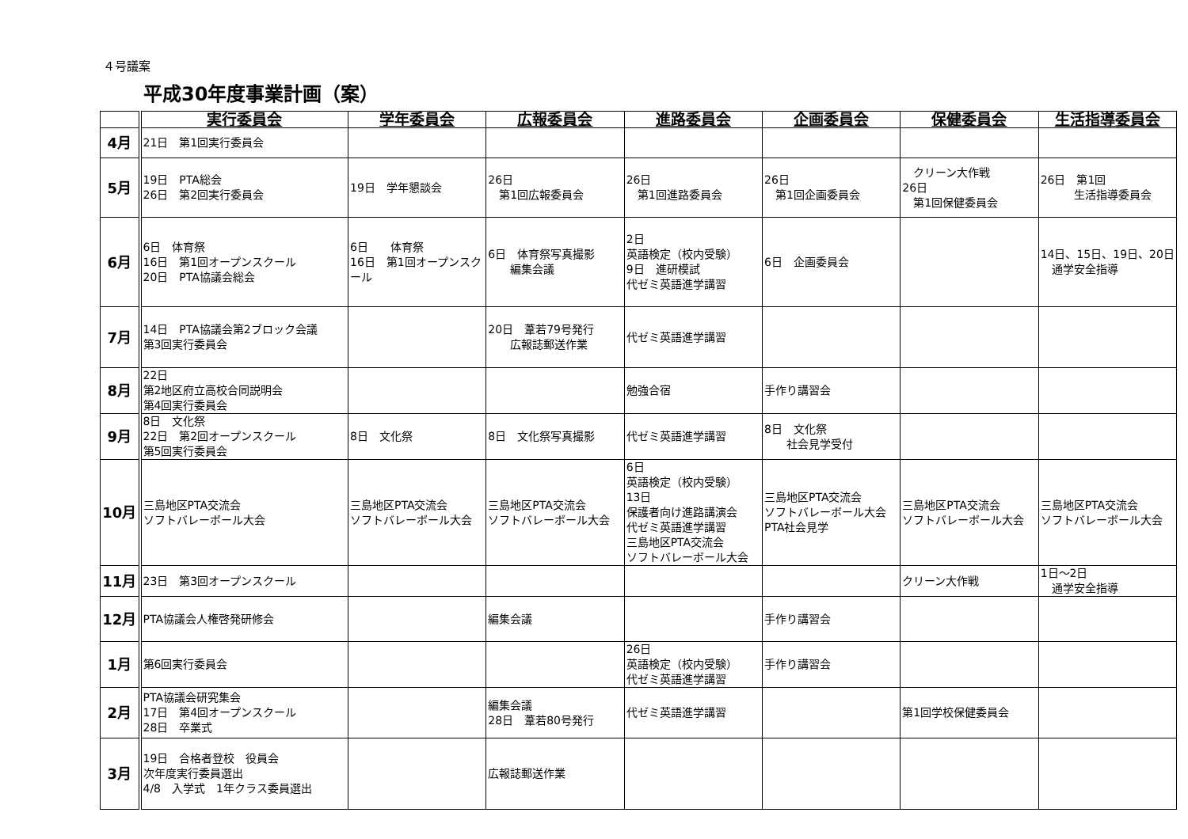４号議案
平成30年度事業計画（案）
| | 実行委員会 | 学年委員会 | 広報委員会 | 進路委員会 | 企画委員会 | 保健委員会 | 生活指導委員会 |
| --- | --- | --- | --- | --- | --- | --- | --- |
| 4月 | 21日 第1回実行委員会 | | | | | | |
| 5月 | 19日 PTA総会 26日 第2回実行委員会 | 19日 学年懇談会 | 26日 第1回広報委員会 | 26日 第1回進路委員会 | 26日 第1回企画委員会 | クリーン大作戦 26日 第1回保健委員会 | 26日 第1回 生活指導委員会 |
| 6月 | 6日 体育祭 16日 第1回オープンスクール 20日 PTA協議会総会 | 6日 体育祭 16日 第1回オープンスクール | 6日 体育祭写真撮影 編集会議 | 2日 英語検定（校内受験） 9日 進研模試 代ゼミ英語進学講習 | 6日 企画委員会 | | 14日、15日、19日、20日 通学安全指導 |
| 7月 | 14日 PTA協議会第2ブロック会議 第3回実行委員会 | | 20日 葦若79号発行 広報誌郵送作業 | 代ゼミ英語進学講習 | | | |
| 8月 | 22日 第2地区府立高校合同説明会 第4回実行委員会 | | | 勉強合宿 | 手作り講習会 | | |
| 9月 | 8日 文化祭 22日 第2回オープンスクール 第5回実行委員会 | 8日 文化祭 | 8日 文化祭写真撮影 | 代ゼミ英語進学講習 | 8日 文化祭 社会見学受付 | | |
| 10月 | 三島地区PTA交流会 ソフトバレーボール大会 | 三島地区PTA交流会 ソフトバレーボール大会 | 三島地区PTA交流会 ソフトバレーボール大会 | 6日 英語検定（校内受験） 13日 保護者向け進路講演会 代ゼミ英語進学講習 三島地区PTA交流会 ソフトバレーボール大会 | 三島地区PTA交流会 ソフトバレーボール大会 PTA社会見学 | 三島地区PTA交流会 ソフトバレーボール大会 | 三島地区PTA交流会 ソフトバレーボール大会 |
| 11月 | 23日 第3回オープンスクール | | | | | クリーン大作戦 | 1日～2日 通学安全指導 |
| 12月 | PTA協議会人権啓発研修会 | | 編集会議 | | 手作り講習会 | | |
| 1月 | 第6回実行委員会 | | | 26日 英語検定（校内受験） 代ゼミ英語進学講習 | 手作り講習会 | | |
| 2月 | PTA協議会研究集会 17日 第4回オープンスクール 28日 卒業式 | | 編集会議 28日 葦若80号発行 | 代ゼミ英語進学講習 | | 第1回学校保健委員会 | |
| 3月 | 19日 合格者登校 役員会 次年度実行委員選出 4/8 入学式 1年クラス委員選出 | | 広報誌郵送作業 | | | | |